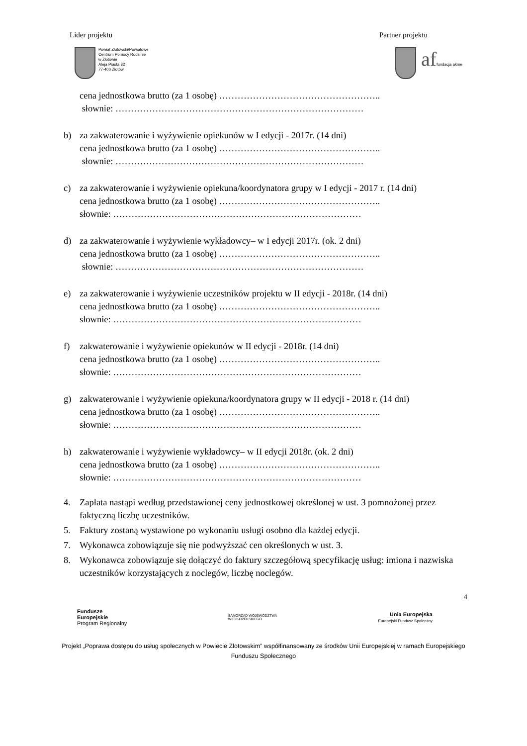Lider projektu Partner projektu
Powiat Złotowski/Powiatowe
Centrum Pomocy Rodzinie
w Złotowie
Aleja Piasta 32
77-400 Złotów
af fundacja akme
cena jednostkowa brutto (za 1 osobę) ……………………………………………..
słownie: ………………………………………………………………………
b) za zakwaterowanie i wyżywienie opiekunów w I edycji - 2017r. (14 dni)
cena jednostkowa brutto (za 1 osobę) ……………………………………………..
słownie: ………………………………………………………………………
c) za zakwaterowanie i wyżywienie opiekuna/koordynatora grupy w I edycji - 2017 r. (14 dni)
cena jednostkowa brutto (za 1 osobę) ……………………………………………..
słownie: ………………………………………………………………………
d) za zakwaterowanie i wyżywienie wykładowcy– w I edycji 2017r. (ok. 2 dni)
cena jednostkowa brutto (za 1 osobę) ……………………………………………..
słownie: ………………………………………………………………………
e) za zakwaterowanie i wyżywienie uczestników projektu w II edycji - 2018r. (14 dni)
cena jednostkowa brutto (za 1 osobę) ……………………………………………..
słownie: ………………………………………………………………………
f) zakwaterowanie i wyżywienie opiekunów w II edycji - 2018r. (14 dni)
cena jednostkowa brutto (za 1 osobę) ……………………………………………..
słownie: ………………………………………………………………………
g) zakwaterowanie i wyżywienie opiekuna/koordynatora grupy w II edycji - 2018 r. (14 dni)
cena jednostkowa brutto (za 1 osobę) ……………………………………………..
słownie: ………………………………………………………………………
h) zakwaterowanie i wyżywienie wykładowcy– w II edycji 2018r. (ok. 2 dni)
cena jednostkowa brutto (za 1 osobę) ……………………………………………..
słownie: ………………………………………………………………………
4. Zapłata nastąpi według przedstawionej ceny jednostkowej określonej w ust. 3 pomnożonej przez faktyczną liczbę uczestników.
5. Faktury zostaną wystawione po wykonaniu usługi osobno dla każdej edycji.
7. Wykonawca zobowiązuje się nie podwyższać cen określonych w ust. 3.
8. Wykonawca zobowiązuje się dołączyć do faktury szczegółową specyfikację usług: imiona i nazwiska uczestników korzystających z noclegów, liczbę noclegów.
4
Fundusze
Europejskie
Program Regionalny
SAMORZĄD WOJEWÓDZTWA
WIELKOPOLSKIEGO
Unia Europejska
Europejski Fundusz Społeczny
Projekt „Poprawa dostępu do usług społecznych w Powiecie Złotowskim” współfinansowany ze środków Unii Europejskiej w ramach Europejskiego Funduszu Społecznego